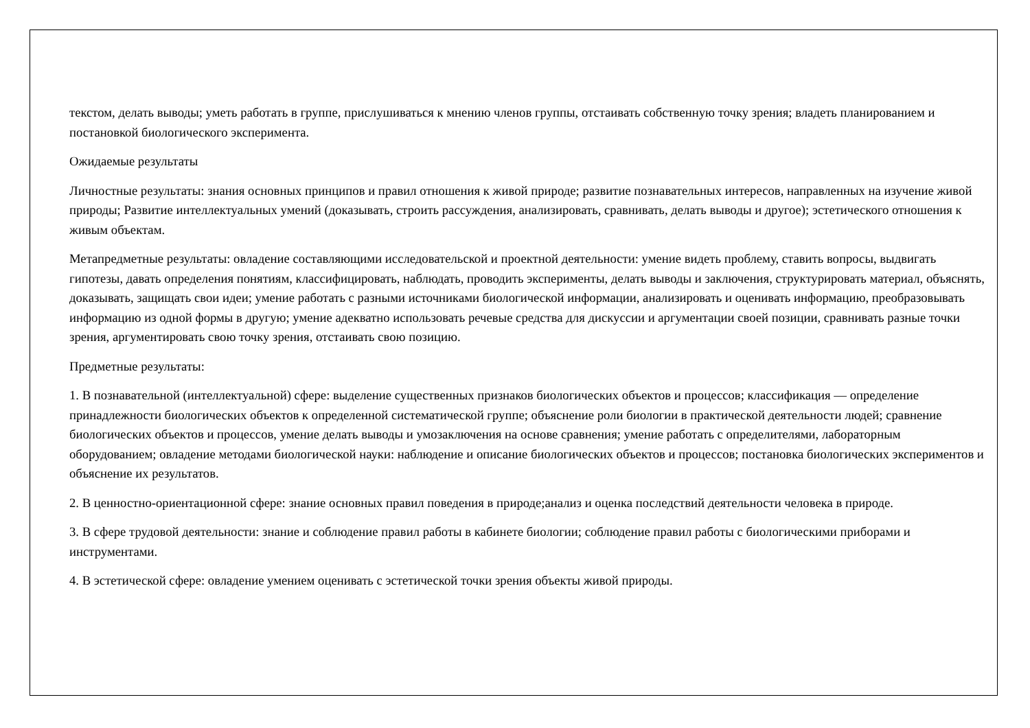текстом, делать выводы; уметь работать в группе, прислушиваться к мнению членов группы, отстаивать собственную точку зрения; владеть планированием и постановкой биологического эксперимента.
Ожидаемые результаты
Личностные результаты: знания основных принципов и правил отношения к живой природе; развитие познавательных интересов, направленных на изучение живой природы; Развитие интеллектуальных умений (доказывать, строить рассуждения, анализировать, сравнивать, делать выводы и другое); эстетического отношения к живым объектам.
Метапредметные результаты: овладение составляющими исследовательской и проектной деятельности: умение видеть проблему, ставить вопросы, выдвигать гипотезы, давать определения понятиям, классифицировать, наблюдать, проводить эксперименты, делать выводы и заключения, структурировать материал, объяснять, доказывать, защищать свои идеи; умение работать с разными источниками биологической информации, анализировать и оценивать информацию, преобразовывать информацию из одной формы в другую; умение адекватно использовать речевые средства для дискуссии и аргументации своей позиции, сравнивать разные точки зрения, аргументировать свою точку зрения, отстаивать свою позицию.
Предметные результаты:
1. В познавательной (интеллектуальной) сфере: выделение существенных признаков биологических объектов и процессов; классификация — определение принадлежности биологических объектов к определенной систематической группе; объяснение роли биологии в практической деятельности людей; сравнение биологических объектов и процессов, умение делать выводы и умозаключения на основе сравнения; умение работать с определителями, лабораторным оборудованием; овладение методами биологической науки: наблюдение и описание биологических объектов и процессов; постановка биологических экспериментов и объяснение их результатов.
2. В ценностно-ориентационной сфере: знание основных правил поведения в природе;анализ и оценка последствий деятельности человека в природе.
3. В сфере трудовой деятельности: знание и соблюдение правил работы в кабинете биологии; соблюдение правил работы с биологическими приборами и инструментами.
4. В эстетической сфере: овладение умением оценивать с эстетической точки зрения объекты живой природы.